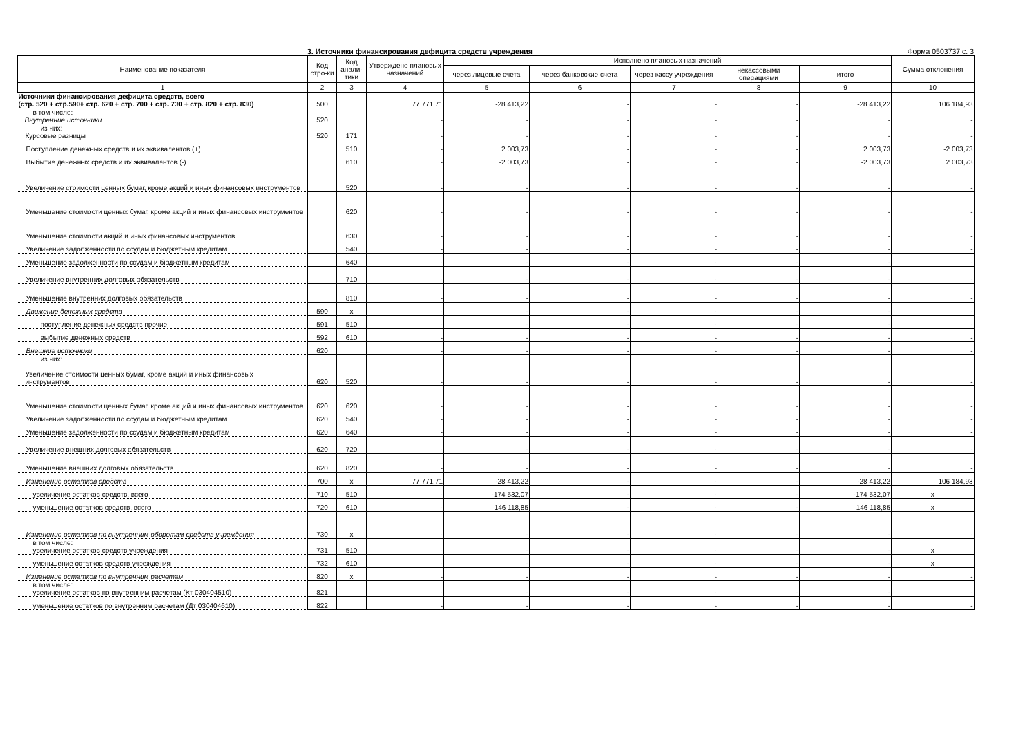3. Источники финансирования дефицита средств учреждения Форма 0503737 с. 3
| Наименование показателя | Код стро-ки | Код анали-тики | Утверждено плановых назначений | Исполнено плановых назначений | | | | | Сумма отклонения |
| --- | --- | --- | --- | --- | --- | --- | --- | --- | --- |
| | | | | через лицевые счета | через банковские счета | через кассу учреждения | некассовыми операциями | итого | |
| 1 | 2 | 3 | 4 | 5 | 6 | 7 | 8 | 9 | 10 |
| Источники финансирования дефицита средств, всего (стр. 520 + стр.590+ стр. 620 + стр. 700 + стр. 730 + стр. 820 + стр. 830) | 500 | | 77 771,71 | -28 413,22 | - | - | - | -28 413,22 | 106 184,93 |
| в том числе: Внутренние источники | 520 | | - | - | - | - | - | - | - |
| из них: Курсовые разницы | 520 | 171 | - | - | - | - | - | - | - |
| Поступление денежных средств и их эквивалентов (+) | | 510 | - | 2 003,73 | - | - | - | 2 003,73 | -2 003,73 |
| Выбытие денежных средств и их эквивалентов (-) | | 610 | - | -2 003,73 | - | - | - | -2 003,73 | 2 003,73 |
| Увеличение стоимости ценных бумаг, кроме акций и иных финансовых инструментов | | 520 | - | - | - | - | - | - | - |
| Уменьшение стоимости ценных бумаг, кроме акций и иных финансовых инструментов | | 620 | - | - | - | - | - | - | - |
| Уменьшение стоимости акций и иных финансовых инструментов | | 630 | - | - | - | - | - | - | - |
| Увеличение задолженности по ссудам и бюджетным кредитам | | 540 | - | - | - | - | - | - | - |
| Уменьшение задолженности по ссудам и бюджетным кредитам | | 640 | - | - | - | - | - | - | - |
| Увеличение внутренних долговых обязательств | | 710 | - | - | - | - | - | - | - |
| Уменьшение внутренних долговых обязательств | | 810 | - | - | - | - | - | - | - |
| Движение денежных средств | 590 | x | - | - | - | - | - | - | - |
| поступление денежных средств прочие | 591 | 510 | - | - | - | - | - | - | - |
| выбытие денежных средств | 592 | 610 | - | - | - | - | - | - | - |
| Внешние источники | 620 | | - | - | - | - | - | - | - |
| из них: Увеличение стоимости ценных бумаг, кроме акций и иных финансовых инструментов | 620 | 520 | - | - | - | - | - | - | - |
| Уменьшение стоимости ценных бумаг, кроме акций и иных финансовых инструментов | 620 | 620 | - | - | - | - | - | - | - |
| Увеличение задолженности по ссудам и бюджетным кредитам | 620 | 540 | - | - | - | - | - | - | - |
| Уменьшение задолженности по ссудам и бюджетным кредитам | 620 | 640 | - | - | - | - | - | - | - |
| Увеличение внешних долговых обязательств | 620 | 720 | - | - | - | - | - | - | - |
| Уменьшение внешних долговых обязательств | 620 | 820 | - | - | - | - | - | - | - |
| Изменение остатков средств | 700 | x | 77 771,71 | -28 413,22 | - | - | - | -28 413,22 | 106 184,93 |
| увеличение остатков средств, всего | 710 | 510 | - | -174 532,07 | - | - | - | -174 532,07 | x |
| уменьшение остатков средств, всего | 720 | 610 | - | 146 118,85 | - | - | - | 146 118,85 | x |
| Изменение остатков по внутренним оборотам средств учреждения | 730 | x | - | - | - | - | - | - | - |
| в том числе: увеличение остатков средств учреждения | 731 | 510 | - | - | - | - | - | - | x |
| уменьшение остатков средств учреждения | 732 | 610 | - | - | - | - | - | - | x |
| Изменение остатков по внутренним расчетам | 820 | x | - | - | - | - | - | - | - |
| в том числе: увеличение остатков по внутренним расчетам (Кт 030404510) | 821 | | - | - | - | - | - | - | - |
| уменьшение остатков по внутренним расчетам (Дт 030404610) | 822 | | - | - | - | - | - | - | - |